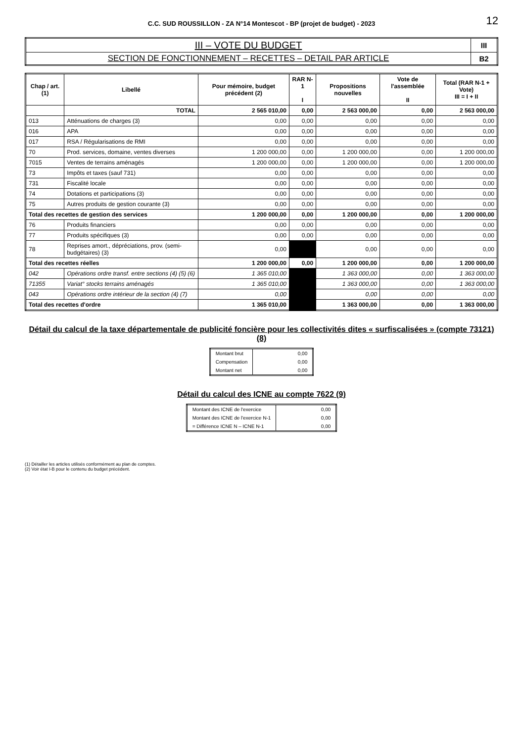C.C. SUD ROUSSILLON - ZA N°14 Montescot - BP (projet de budget) - 2023
12
| III – VOTE DU BUDGET | III |
| SECTION DE FONCTIONNEMENT – RECETTES – DETAIL PAR ARTICLE | B2 |
| Chap / art. (1) | Libellé | Pour mémoire, budget précédent (2) | RAR N-1 I | Propositions nouvelles | Vote de l'assemblée II | Total (RAR N-1 + Vote) III = I + II |
| --- | --- | --- | --- | --- | --- | --- |
| | TOTAL | 2 565 010,00 | 0,00 | 2 563 000,00 | 0,00 | 2 563 000,00 |
| 013 | Atténuations de charges (3) | 0,00 | 0,00 | 0,00 | 0,00 | 0,00 |
| 016 | APA | 0,00 | 0,00 | 0,00 | 0,00 | 0,00 |
| 017 | RSA / Régularisations de RMI | 0,00 | 0,00 | 0,00 | 0,00 | 0,00 |
| 70 | Prod. services, domaine, ventes diverses | 1 200 000,00 | 0,00 | 1 200 000,00 | 0,00 | 1 200 000,00 |
| 7015 | Ventes de terrains aménagés | 1 200 000,00 | 0,00 | 1 200 000,00 | 0,00 | 1 200 000,00 |
| 73 | Impôts et taxes (sauf 731) | 0,00 | 0,00 | 0,00 | 0,00 | 0,00 |
| 731 | Fiscalité locale | 0,00 | 0,00 | 0,00 | 0,00 | 0,00 |
| 74 | Dotations et participations (3) | 0,00 | 0,00 | 0,00 | 0,00 | 0,00 |
| 75 | Autres produits de gestion courante (3) | 0,00 | 0,00 | 0,00 | 0,00 | 0,00 |
| Total des recettes de gestion des services | | 1 200 000,00 | 0,00 | 1 200 000,00 | 0,00 | 1 200 000,00 |
| 76 | Produits financiers | 0,00 | 0,00 | 0,00 | 0,00 | 0,00 |
| 77 | Produits spécifiques (3) | 0,00 | 0,00 | 0,00 | 0,00 | 0,00 |
| 78 | Reprises amort., dépréciations, prov. (semi-budgétaires) (3) | 0,00 | | 0,00 | 0,00 | 0,00 |
| Total des recettes réelles | | 1 200 000,00 | 0,00 | 1 200 000,00 | 0,00 | 1 200 000,00 |
| 042 | Opérations ordre transf. entre sections (4) (5) (6) | 1 365 010,00 | | 1 363 000,00 | 0,00 | 1 363 000,00 |
| 71355 | Variat° stocks terrains aménagés | 1 365 010,00 | | 1 363 000,00 | 0,00 | 1 363 000,00 |
| 043 | Opérations ordre intérieur de la section (4) (7) | 0,00 | | 0,00 | 0,00 | 0,00 |
| Total des recettes d'ordre | | 1 365 010,00 | | 1 363 000,00 | 0,00 | 1 363 000,00 |
Détail du calcul de la taxe départementale de publicité foncière pour les collectivités dites « surfiscalisées » (compte 73121) (8)
| Montant brut | 0,00 |
| Compensation | 0,00 |
| Montant net | 0,00 |
Détail du calcul des ICNE au compte 7622 (9)
| Montant des ICNE de l'exercice | 0,00 |
| Montant des ICNE de l'exercice N-1 | 0,00 |
| = Différence ICNE N – ICNE N-1 | 0,00 |
(1) Détailler les articles utilisés conformément au plan de comptes.
(2) Voir état I-B pour le contenu du budget précédent.